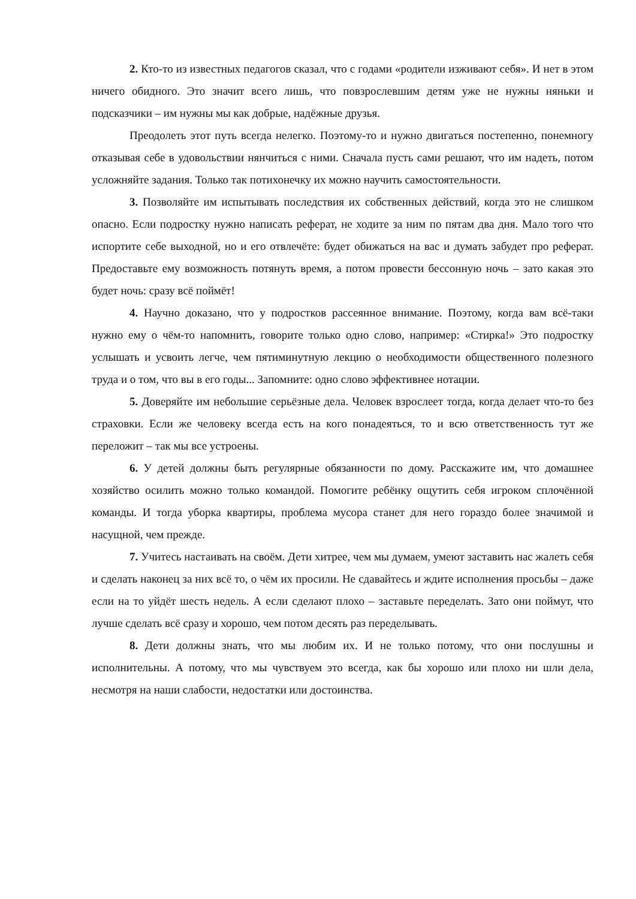2. Кто-то из известных педагогов сказал, что с годами «родители изживают себя». И нет в этом ничего обидного. Это значит всего лишь, что повзрослевшим детям уже не нужны няньки и подсказчики – им нужны мы как добрые, надёжные друзья.
Преодолеть этот путь всегда нелегко. Поэтому-то и нужно двигаться постепенно, понемногу отказывая себе в удовольствии нянчиться с ними. Сначала пусть сами решают, что им надеть, потом усложняйте задания. Только так потихонечку их можно научить самостоятельности.
3. Позволяйте им испытывать последствия их собственных действий, когда это не слишком опасно. Если подростку нужно написать реферат, не ходите за ним по пятам два дня. Мало того что испортите себе выходной, но и его отвлечёте: будет обижаться на вас и думать забудет про реферат. Предоставьте ему возможность потянуть время, а потом провести бессонную ночь – зато какая это будет ночь: сразу всё поймёт!
4. Научно доказано, что у подростков рассеянное внимание. Поэтому, когда вам всё-таки нужно ему о чём-то напомнить, говорите только одно слово, например: «Стирка!» Это подростку услышать и усвоить легче, чем пятиминутную лекцию о необходимости общественного полезного труда и о том, что вы в его годы... Запомните: одно слово эффективнее нотации.
5. Доверяйте им небольшие серьёзные дела. Человек взрослеет тогда, когда делает что-то без страховки. Если же человеку всегда есть на кого понадеяться, то и всю ответственность тут же переложит – так мы все устроены.
6. У детей должны быть регулярные обязанности по дому. Расскажите им, что домашнее хозяйство осилить можно только командой. Помогите ребёнку ощутить себя игроком сплочённой команды. И тогда уборка квартиры, проблема мусора станет для него гораздо более значимой и насущной, чем прежде.
7. Учитесь настаивать на своём. Дети хитрее, чем мы думаем, умеют заставить нас жалеть себя и сделать наконец за них всё то, о чём их просили. Не сдавайтесь и ждите исполнения просьбы – даже если на то уйдёт шесть недель. А если сделают плохо – заставьте переделать. Зато они поймут, что лучше сделать всё сразу и хорошо, чем потом десять раз переделывать.
8. Дети должны знать, что мы любим их. И не только потому, что они послушны и исполнительны. А потому, что мы чувствуем это всегда, как бы хорошо или плохо ни шли дела, несмотря на наши слабости, недостатки или достоинства.